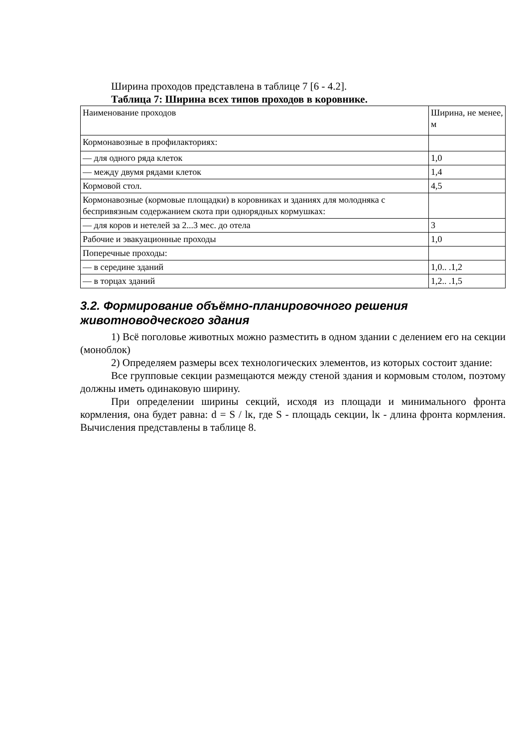Ширина проходов представлена в таблице 7 [6 - 4.2].
Таблица 7: Ширина всех типов проходов в коровнике.
| Наименование проходов | Ширина, не менее, м |
| Кормонавозные в профилакториях: | |
| — для одного ряда клеток | 1,0 |
| — между двумя рядами клеток | 1,4 |
| Кормовой стол. | 4,5 |
| Кормонавозные (кормовые площадки) в коровниках и зданиях для молодняка с беспривязным содержанием скота при однорядных кормушках: | |
| — для коров и нетелей за 2...3 мес. до отела | 3 |
| Рабочие и эвакуационные проходы | 1,0 |
| Поперечные проходы: | |
| — в середине зданий | 1,0.. .1,2 |
| — в торцах зданий | 1,2.. .1,5 |
3.2. Формирование объёмно-планировочного решения животноводческого здания
1) Всё поголовье животных можно разместить в одном здании с делением его на секции (моноблок)
2) Определяем размеры всех технологических элементов, из которых состоит здание:
Все групповые секции размещаются между стеной здания и кормовым столом, поэтому должны иметь одинаковую ширину.
При определении ширины секций, исходя из площади и минимального фронта кормления, она будет равна: d = S / lк, где S - площадь секции, lк - длина фронта кормления. Вычисления представлены в таблице 8.